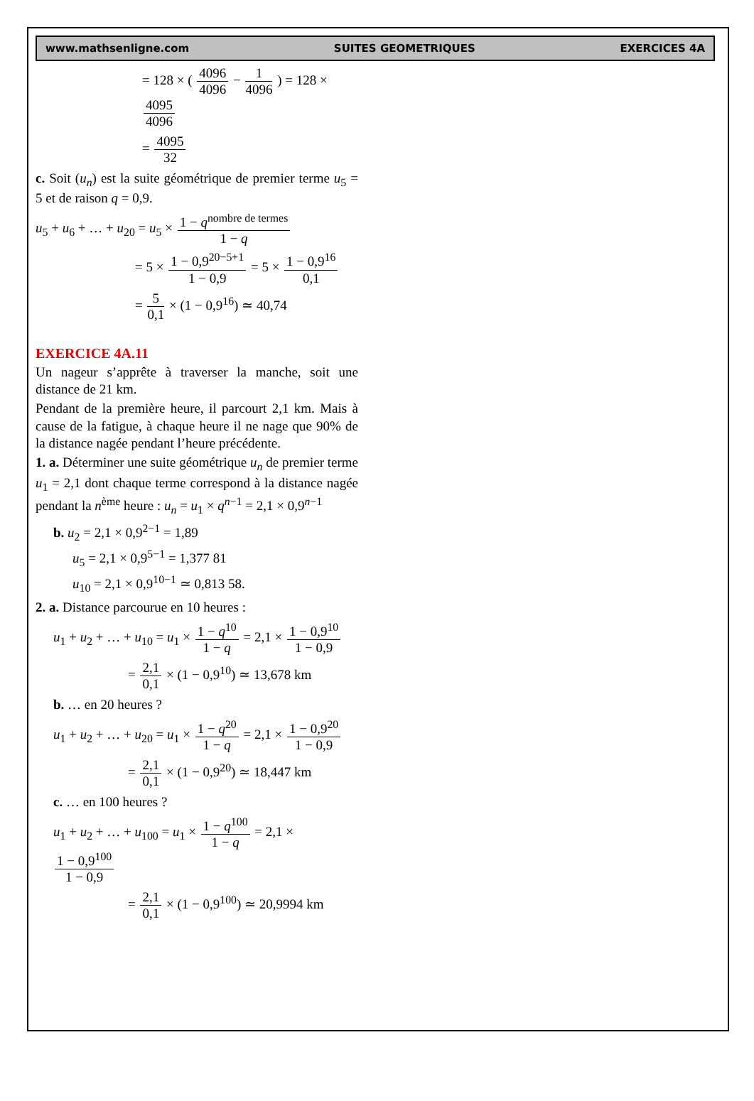www.mathsenligne.com SUITES GEOMETRIQUES EXERCICES 4A
= 128 × ( 4096 4096 − 1 4096 ) = 128 × 4095 4096
= 4095 32
c. Soit (u<sub>n</sub>) est la suite géométrique de premier terme u<sub>5</sub> = 5 et de raison q = 0,9.
u<sub>5</sub> + u<sub>6</sub> + … + u<sub>20</sub> = u<sub>5</sub> × 1 − q<sup>nombre de termes</sup> 1 − q
= 5 × 1 − 0,9<sup>20−5+1</sup> 1 − 0,9 = 5 × 1 − 0,9<sup>16</sup> 0,1
= 5 0,1 × (1 − 0,9<sup>16</sup>) ≃ 40,74
EXERCICE 4A.11
Un nageur s’apprête à traverser la manche, soit une distance de 21 km.
Pendant de la première heure, il parcourt 2,1 km. Mais à cause de la fatigue, à chaque heure il ne nage que 90% de la distance nagée pendant l’heure précédente.
1. a. Déterminer une suite géométrique u<sub>n</sub> de premier terme u<sub>1</sub> = 2,1 dont chaque terme correspond à la distance nagée pendant la n<sup>ème</sup> heure : u<sub>n</sub> = u<sub>1</sub> × q<sup>n−1</sup> = 2,1 × 0,9<sup>n−1</sup>
b. u<sub>2</sub> = 2,1 × 0,9<sup>2−1</sup> = 1,89
u<sub>5</sub> = 2,1 × 0,9<sup>5−1</sup> = 1,377 81
u<sub>10</sub> = 2,1 × 0,9<sup>10−1</sup> ≃ 0,813 58.
2. a. Distance parcourue en 10 heures :
u<sub>1</sub> + u<sub>2</sub> + … + u<sub>10</sub> = u<sub>1</sub> × 1 − q<sup>10</sup> 1 − q = 2,1 × 1 − 0,9<sup>10</sup> 1 − 0,9
= 2,1 0,1 × (1 − 0,9<sup>10</sup>) ≃ 13,678 km
b. … en 20 heures ?
u<sub>1</sub> + u<sub>2</sub> + … + u<sub>20</sub> = u<sub>1</sub> × 1 − q<sup>20</sup> 1 − q = 2,1 × 1 − 0,9<sup>20</sup> 1 − 0,9
= 2,1 0,1 × (1 − 0,9<sup>20</sup>) ≃ 18,447 km
c. … en 100 heures ?
u<sub>1</sub> + u<sub>2</sub> + … + u<sub>100</sub> = u<sub>1</sub> × 1 − q<sup>100</sup> 1 − q = 2,1 × 1 − 0,9<sup>100</sup> 1 − 0,9
= 2,1 0,1 × (1 − 0,9<sup>100</sup>) ≃ 20,9994 km